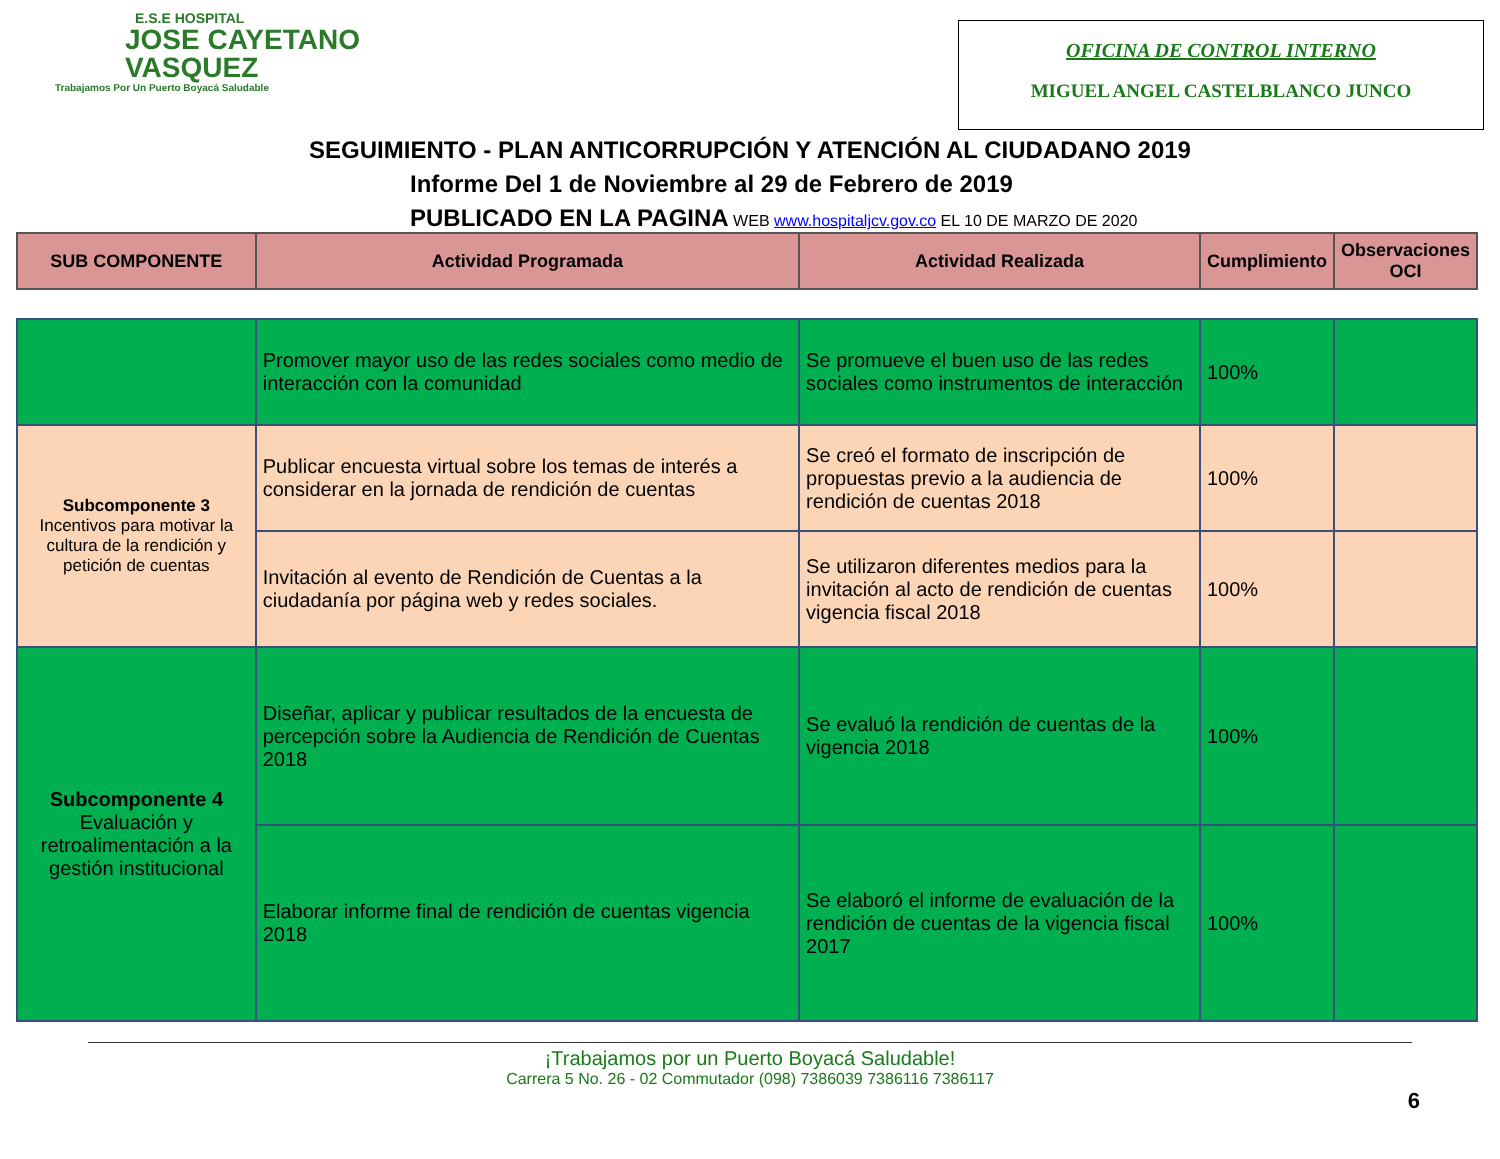E.S.E HOSPITAL
JOSE CAYETANO
VASQUEZ
Trabajamos Por Un Puerto Boyacá Saludable
OFICINA DE CONTROL INTERNO
MIGUEL ANGEL CASTELBLANCO JUNCO
SEGUIMIENTO - PLAN ANTICORRUPCIÓN Y ATENCIÓN AL CIUDADANO 2019
Informe Del 1 de Noviembre al 29 de Febrero de 2019
PUBLICADO EN LA PAGINA WEB www.hospitaljcv.gov.co EL 10 DE MARZO DE 2020
| SUB COMPONENTE | Actividad Programada | Actividad Realizada | Cumplimiento | Observaciones OCI |
| --- | --- | --- | --- | --- |
| | Promover mayor uso de las redes sociales como medio de interacción con la comunidad | Se promueve el buen uso de las redes sociales como instrumentos de interacción | 100% | |
| Subcomponente 3 Incentivos para motivar la cultura de la rendición y petición de cuentas | Publicar encuesta virtual sobre los temas de interés a considerar en la jornada de rendición de cuentas | Se creó el formato de inscripción de propuestas previo a la audiencia de rendición de cuentas 2018 | 100% | |
| | Invitación al evento de Rendición de Cuentas a la ciudadanía por página web y redes sociales. | Se utilizaron diferentes medios para la invitación al acto de rendición de cuentas vigencia fiscal 2018 | 100% | |
| Subcomponente 4 Evaluación y retroalimentación a la gestión institucional | Diseñar, aplicar y publicar resultados de la encuesta de percepción sobre la Audiencia de Rendición de Cuentas 2018 | Se evaluó la rendición de cuentas de la vigencia 2018 | 100% | |
| | Elaborar informe final de rendición de cuentas vigencia 2018 | Se elaboró el informe de evaluación de la rendición de cuentas de la vigencia fiscal 2017 | 100% | |
¡Trabajamos por un Puerto Boyacá Saludable!
Carrera 5 No. 26 - 02 Commutador (098) 7386039 7386116 7386117
6